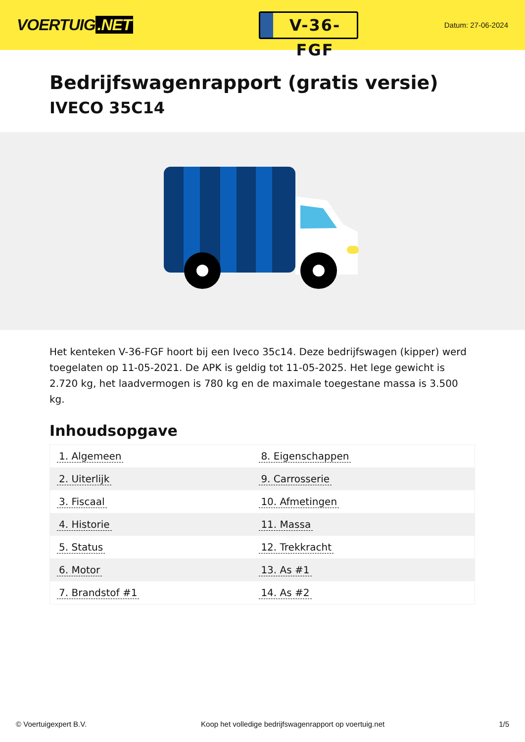VOERTUIG.NET
V-36-FGF
Datum: 27-06-2024
Bedrijfswagenrapport (gratis versie)
IVECO 35C14
Het kenteken V-36-FGF hoort bij een Iveco 35c14. Deze bedrijfswagen (kipper) werd toegelaten op 11-05-2021. De APK is geldig tot 11-05-2025. Het lege gewicht is 2.720 kg, het laadvermogen is 780 kg en de maximale toegestane massa is 3.500 kg.
Inhoudsopgave
| 1. Algemeen | 8. Eigenschappen |
| 2. Uiterlijk | 9. Carrosserie |
| 3. Fiscaal | 10. Afmetingen |
| 4. Historie | 11. Massa |
| 5. Status | 12. Trekkracht |
| 6. Motor | 13. As #1 |
| 7. Brandstof #1 | 14. As #2 |
© Voertuigexpert B.V. Koop het volledige bedrijfswagenrapport op voertuig.net 1/5